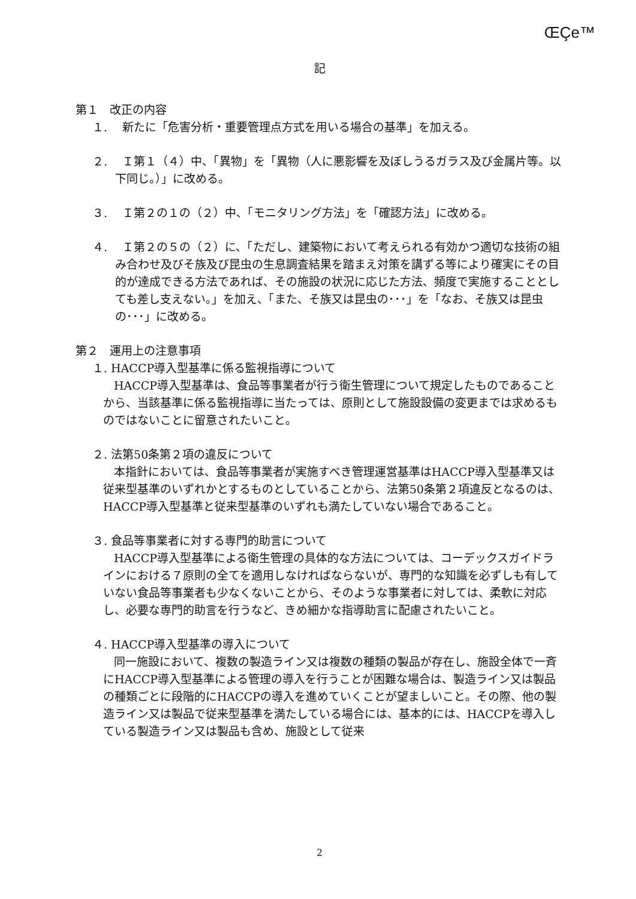ŒÇe™
記
第１　改正の内容
１.　 新たに「危害分析・重要管理点方式を用いる場合の基準」を加える。
２.　 Ｉ第１（４）中、「異物」を「異物（人に悪影響を及ぼしうるガラス及び金属片等。以下同じ。）」に改める。
３.　 Ｉ第２の１の（２）中、「モニタリング方法」を「確認方法」に改める。
４.　 Ｉ第２の５の（２）に、「ただし、建築物において考えられる有効かつ適切な技術の組み合わせ及びそ族及び昆虫の生息調査結果を踏まえ対策を講ずる等により確実にその目的が達成できる方法であれば、その施設の状況に応じた方法、頻度で実施することとしても差し支えない。」を加え、「また、そ族又は昆虫の･･･」を「なお、そ族又は昆虫の･･･」に改める。
第２　運用上の注意事項
１. HACCP導入型基準に係る監視指導について
HACCP導入型基準は、食品等事業者が行う衛生管理について規定したものであることから、当該基準に係る監視指導に当たっては、原則として施設設備の変更までは求めるものではないことに留意されたいこと。
２. 法第50条第２項の違反について
本指針においては、食品等事業者が実施すべき管理運営基準はHACCP導入型基準又は従来型基準のいずれかとするものとしていることから、法第50条第２項違反となるのは、HACCP導入型基準と従来型基準のいずれも満たしていない場合であること。
３. 食品等事業者に対する専門的助言について
HACCP導入型基準による衛生管理の具体的な方法については、コーデックスガイドラインにおける７原則の全てを適用しなければならないが、専門的な知識を必ずしも有していない食品等事業者も少なくないことから、そのような事業者に対しては、柔軟に対応し、必要な専門的助言を行うなど、きめ細かな指導助言に配慮されたいこと。
４. HACCP導入型基準の導入について
同一施設において、複数の製造ライン又は複数の種類の製品が存在し、施設全体で一斉にHACCP導入型基準による管理の導入を行うことが困難な場合は、製造ライン又は製品の種類ごとに段階的にHACCPの導入を進めていくことが望ましいこと。その際、他の製造ライン又は製品で従来型基準を満たしている場合には、基本的には、HACCPを導入している製造ライン又は製品も含め、施設として従来
2